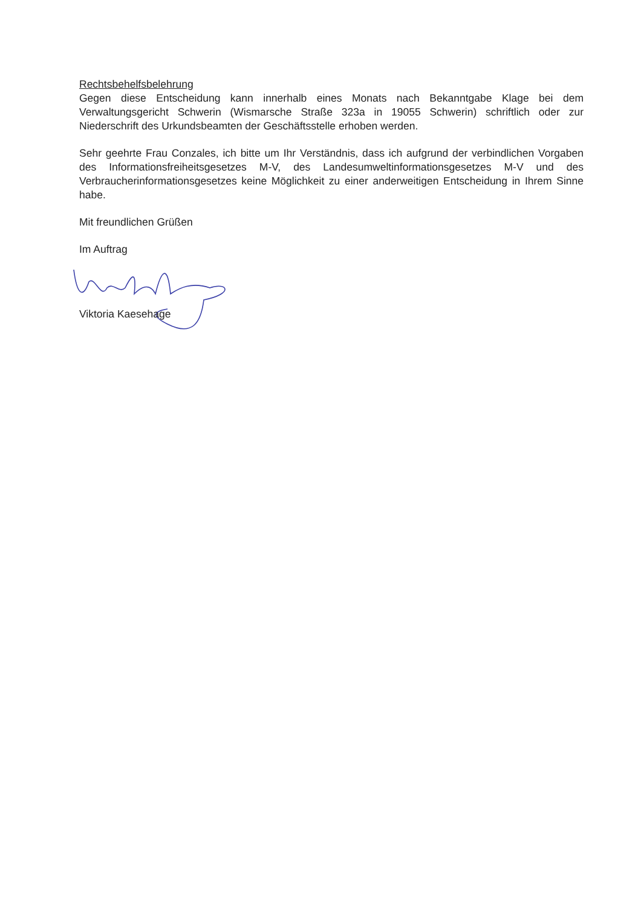Rechtsbehelfsbelehrung
Gegen diese Entscheidung kann innerhalb eines Monats nach Bekanntgabe Klage bei dem Verwaltungsgericht Schwerin (Wismarsche Straße 323a in 19055 Schwerin) schriftlich oder zur Niederschrift des Urkundsbeamten der Geschäftsstelle erhoben werden.
Sehr geehrte Frau Conzales, ich bitte um Ihr Verständnis, dass ich aufgrund der verbindlichen Vorgaben des Informationsfreiheitsgesetzes M-V, des Landesumweltinformationsgesetzes M-V und des Verbraucherinformationsgesetzes keine Möglichkeit zu einer anderweitigen Entscheidung in Ihrem Sinne habe.
Mit freundlichen Grüßen
Im Auftrag
Viktoria Kaesehage